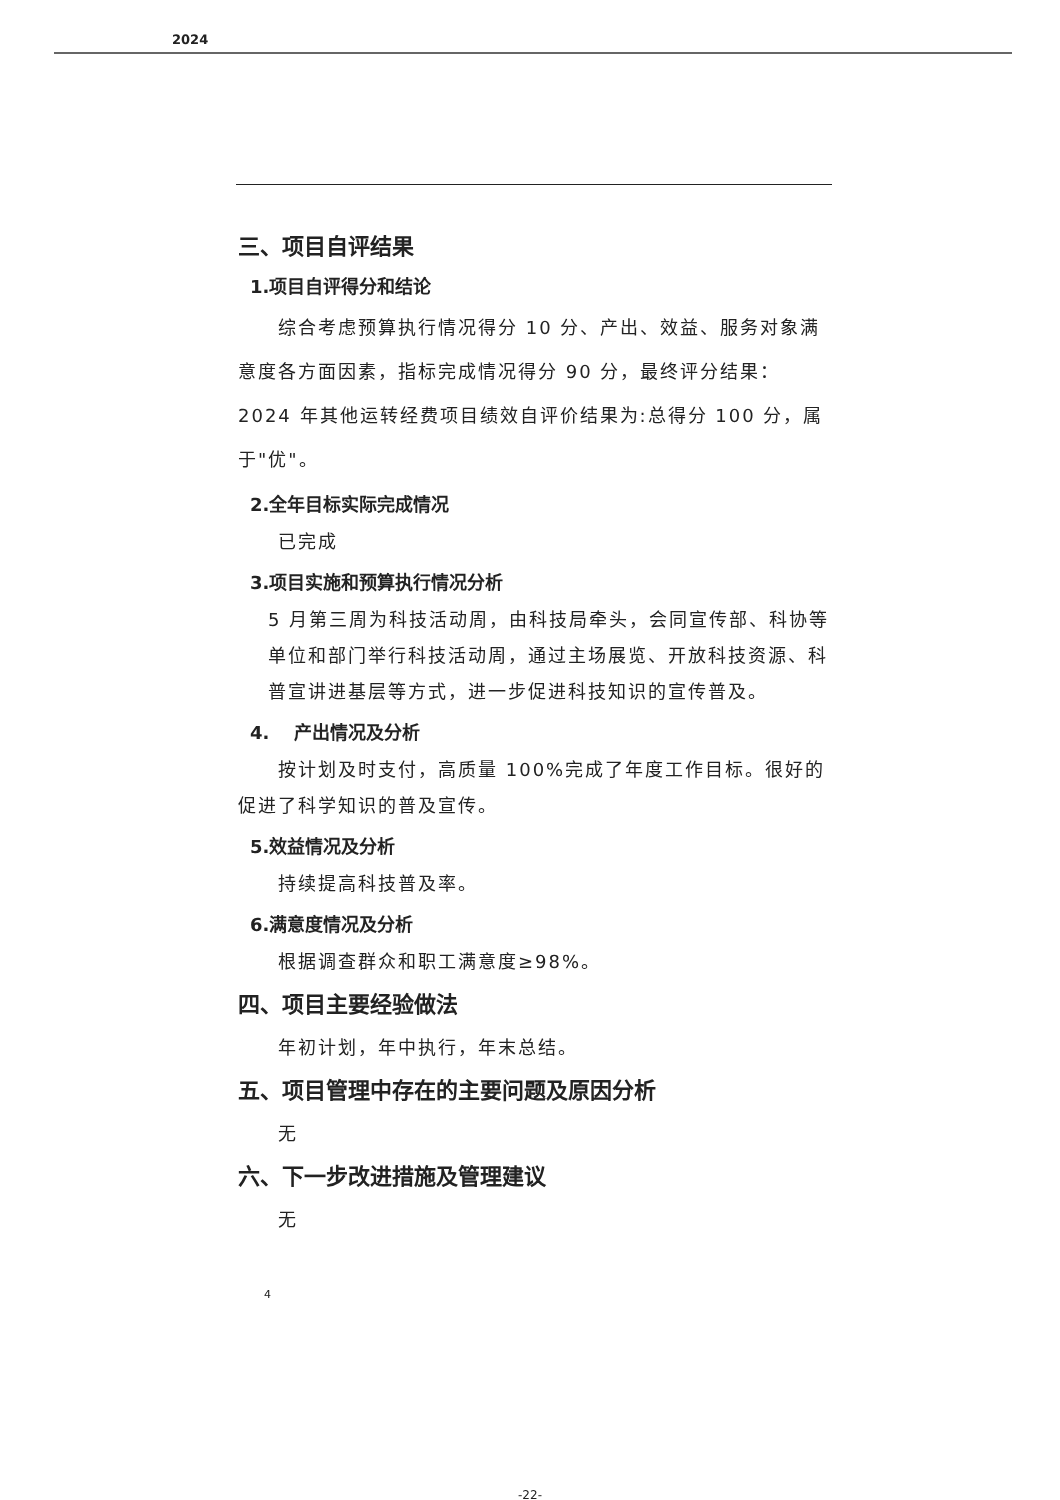2024
三、项目自评结果
1.项目自评得分和结论
综合考虑预算执行情况得分 10 分、产出、效益、服务对象满意度各方面因素，指标完成情况得分 90 分，最终评分结果：2024 年其他运转经费项目绩效自评价结果为:总得分 100 分，属于"优"。
2.全年目标实际完成情况
已完成
3.项目实施和预算执行情况分析
5 月第三周为科技活动周，由科技局牵头，会同宣传部、科协等单位和部门举行科技活动周，通过主场展览、开放科技资源、科普宣讲进基层等方式，进一步促进科技知识的宣传普及。
4. 产出情况及分析
按计划及时支付，高质量 100%完成了年度工作目标。很好的促进了科学知识的普及宣传。
5.效益情况及分析
持续提高科技普及率。
6.满意度情况及分析
根据调查群众和职工满意度≥98%。
四、项目主要经验做法
年初计划，年中执行，年末总结。
五、项目管理中存在的主要问题及原因分析
无
六、下一步改进措施及管理建议
无
4
-22-